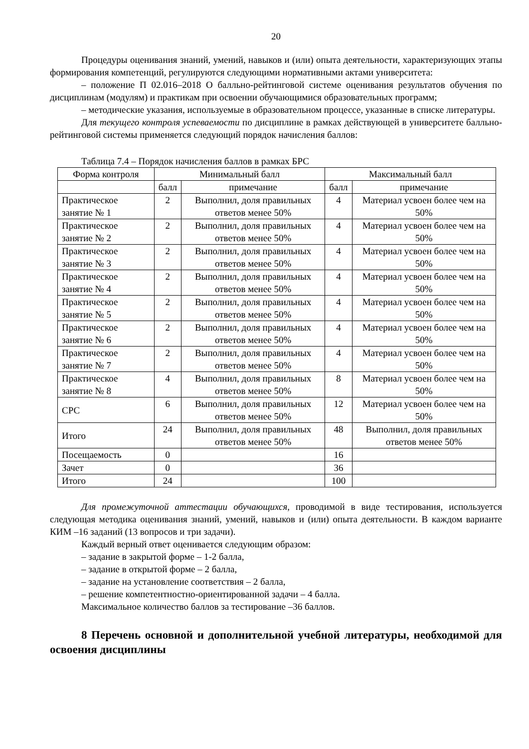20
Процедуры оценивания знаний, умений, навыков и (или) опыта деятельности, характеризующих этапы формирования компетенций, регулируются следующими нормативными актами университета:
– положение П 02.016–2018 О балльно-рейтинговой системе оценивания результатов обучения по дисциплинам (модулям) и практикам при освоении обучающимися образовательных программ;
– методические указания, используемые в образовательном процессе, указанные в списке литературы.
Для текущего контроля успеваемости по дисциплине в рамках действующей в университете балльно-рейтинговой системы применяется следующий порядок начисления баллов:
Таблица 7.4 – Порядок начисления баллов в рамках БРС
| Форма контроля | Минимальный балл | | Максимальный балл | |
| --- | --- | --- | --- | --- |
| | балл | примечание | балл | примечание |
| Практическое занятие № 1 | 2 | Выполнил, доля правильных ответов менее 50% | 4 | Материал усвоен более чем на 50% |
| Практическое занятие № 2 | 2 | Выполнил, доля правильных ответов менее 50% | 4 | Материал усвоен более чем на 50% |
| Практическое занятие № 3 | 2 | Выполнил, доля правильных ответов менее 50% | 4 | Материал усвоен более чем на 50% |
| Практическое занятие № 4 | 2 | Выполнил, доля правильных ответов менее 50% | 4 | Материал усвоен более чем на 50% |
| Практическое занятие № 5 | 2 | Выполнил, доля правильных ответов менее 50% | 4 | Материал усвоен более чем на 50% |
| Практическое занятие № 6 | 2 | Выполнил, доля правильных ответов менее 50% | 4 | Материал усвоен более чем на 50% |
| Практическое занятие № 7 | 2 | Выполнил, доля правильных ответов менее 50% | 4 | Материал усвоен более чем на 50% |
| Практическое занятие № 8 | 4 | Выполнил, доля правильных ответов менее 50% | 8 | Материал усвоен более чем на 50% |
| СРС | 6 | Выполнил, доля правильных ответов менее 50% | 12 | Материал усвоен более чем на 50% |
| Итого | 24 | Выполнил, доля правильных ответов менее 50% | 48 | Выполнил, доля правильных ответов менее 50% |
| Посещаемость | 0 | | 16 | |
| Зачет | 0 | | 36 | |
| Итого | 24 | | 100 | |
Для промежуточной аттестации обучающихся, проводимой в виде тестирования, используется следующая методика оценивания знаний, умений, навыков и (или) опыта деятельности. В каждом варианте КИМ –16 заданий (13 вопросов и три задачи).
Каждый верный ответ оценивается следующим образом:
– задание в закрытой форме – 1-2 балла,
– задание в открытой форме – 2 балла,
– задание на установление соответствия – 2 балла,
– решение компетентностно-ориентированной задачи – 4 балла.
Максимальное количество баллов за тестирование –36 баллов.
8 Перечень основной и дополнительной учебной литературы, необходимой для освоения дисциплины